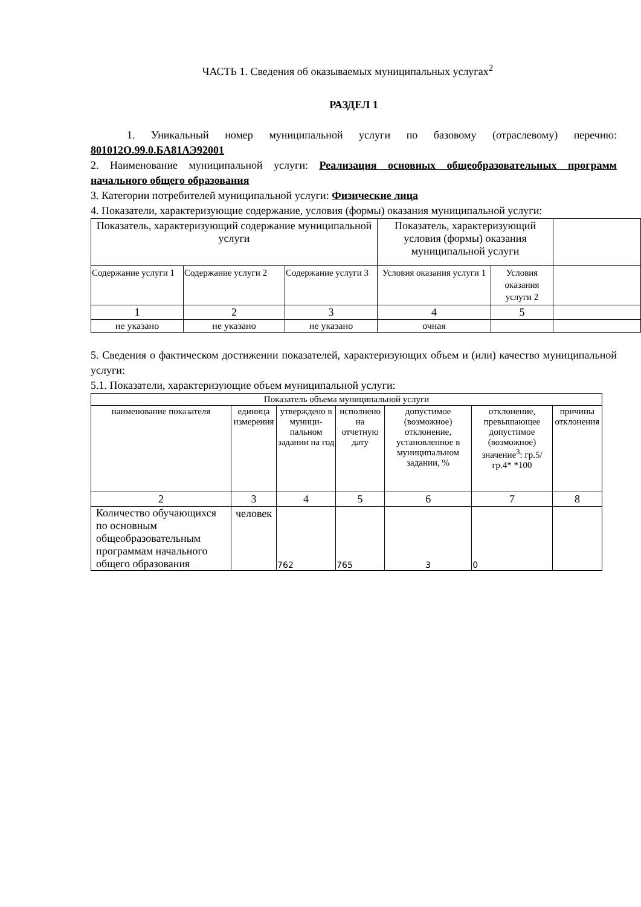ЧАСТЬ 1. Сведения об оказываемых муниципальных услугах<sup>2</sup>
РАЗДЕЛ 1
1. Уникальный номер муниципальной услуги по базовому (отраслевому) перечню: 801012О.99.0.БА81АЭ92001
2. Наименование муниципальной услуги: Реализация основных общеобразовательных программ начального общего образования
3. Категории потребителей муниципальной услуги: Физические лица
4. Показатели, характеризующие содержание, условия (формы) оказания муниципальной услуги:
| Показатель, характеризующий содержание муниципальной услуги | | | Показатель, характеризующий условия (формы) оказания муниципальной услуги | | |
| --- | --- | --- | --- | --- | --- |
| Содержание услуги 1 | Содержание услуги 2 | Содержание услуги 3 | Условия оказания услуги 1 | Условия оказания услуги 2 | |
| 1 | 2 | 3 | 4 | 5 | |
| не указано | не указано | не указано | очная | | |
5. Сведения о фактическом достижении показателей, характеризующих объем и (или) качество муниципальной услуги:
5.1. Показатели, характеризующие объем муниципальной услуги:
| Показатель объема муниципальной услуги | | | | | | |
| --- | --- | --- | --- | --- | --- | --- |
| наименование показателя | единица измерения | утверждено в муници-пальном задании на год | исполнено на отчетную дату | допустимое (возможное) отклонение, установленное в муниципальном задании, % | отклонение, превышающее допустимое (возможное) значение<sup>3</sup>: гр.5/гр.4* *100 | причины отклонения |
| 2 | 3 | 4 | 5 | 6 | 7 | 8 |
| Количество обучающихся по основным общеобразовательным программам начального общего образования | человек | 762 | 765 | 3 | 0 | |